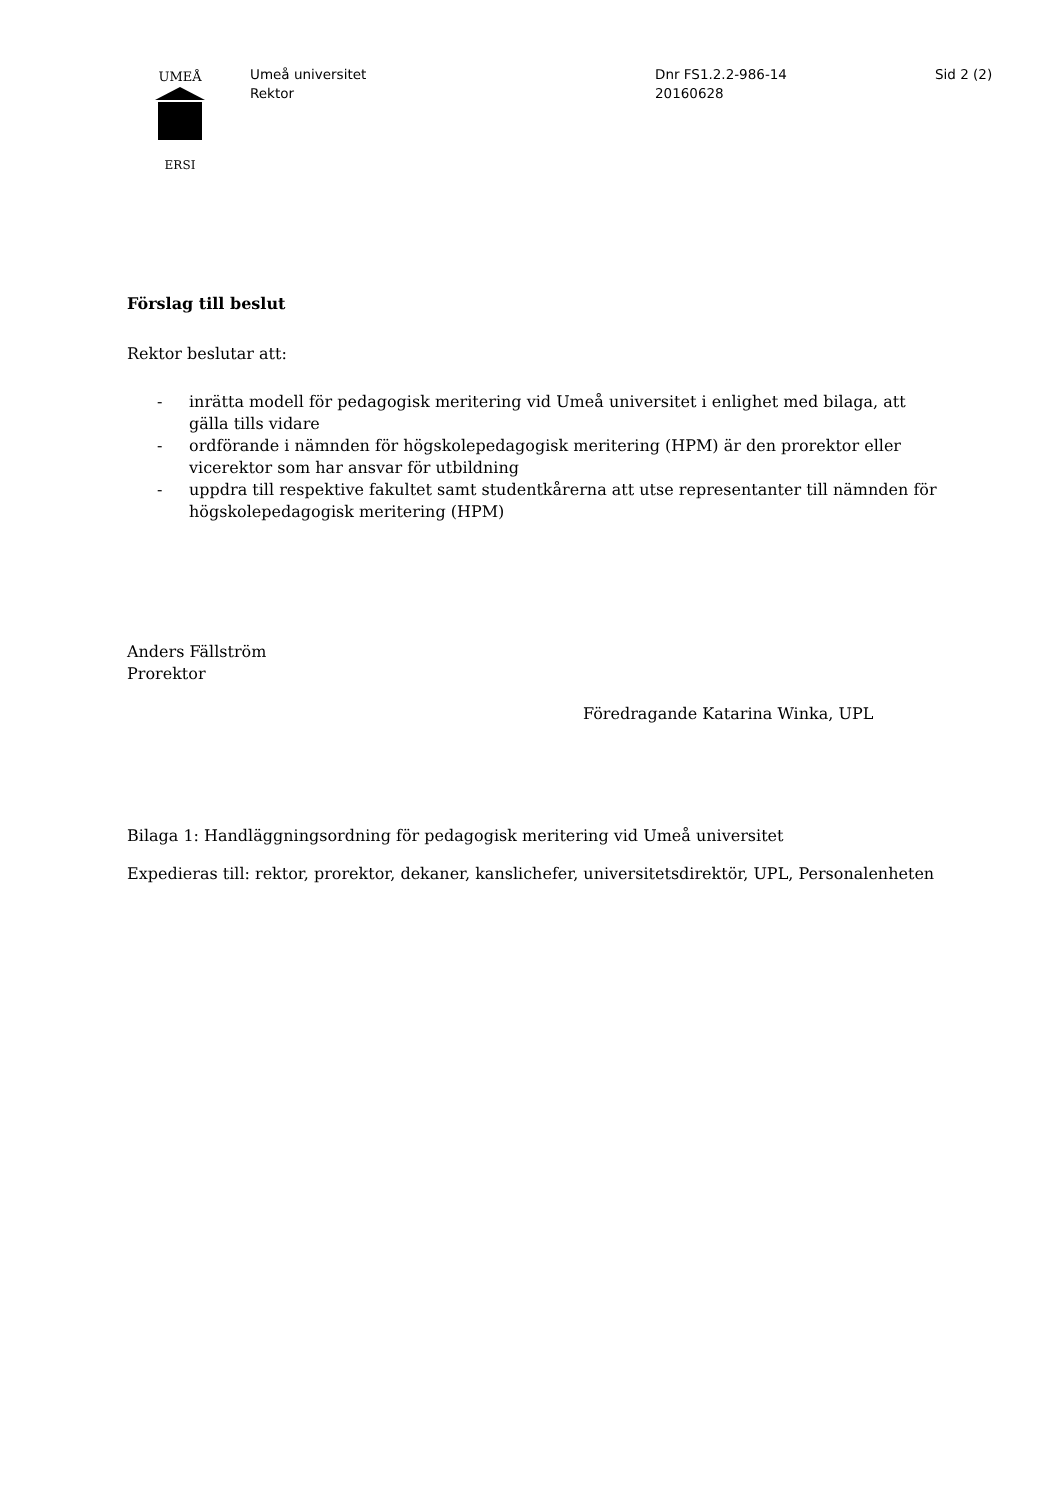UMEÅ
ERSI
Umeå universitet
Rektor
Dnr FS1.2.2-986-14
20160628
Sid 2 (2)
Förslag till beslut
Rektor beslutar att:
- inrätta modell för pedagogisk meritering vid Umeå universitet i enlighet med bilaga, att gälla tills vidare
- ordförande i nämnden för högskolepedagogisk meritering (HPM) är den prorektor eller vicerektor som har ansvar för utbildning
- uppdra till respektive fakultet samt studentkårerna att utse representanter till nämnden för högskolepedagogisk meritering (HPM)
Anders Fällström
Prorektor
Föredragande Katarina Winka, UPL
Bilaga 1: Handläggningsordning för pedagogisk meritering vid Umeå universitet
Expedieras till: rektor, prorektor, dekaner, kanslichefer, universitetsdirektör, UPL, Personalenheten